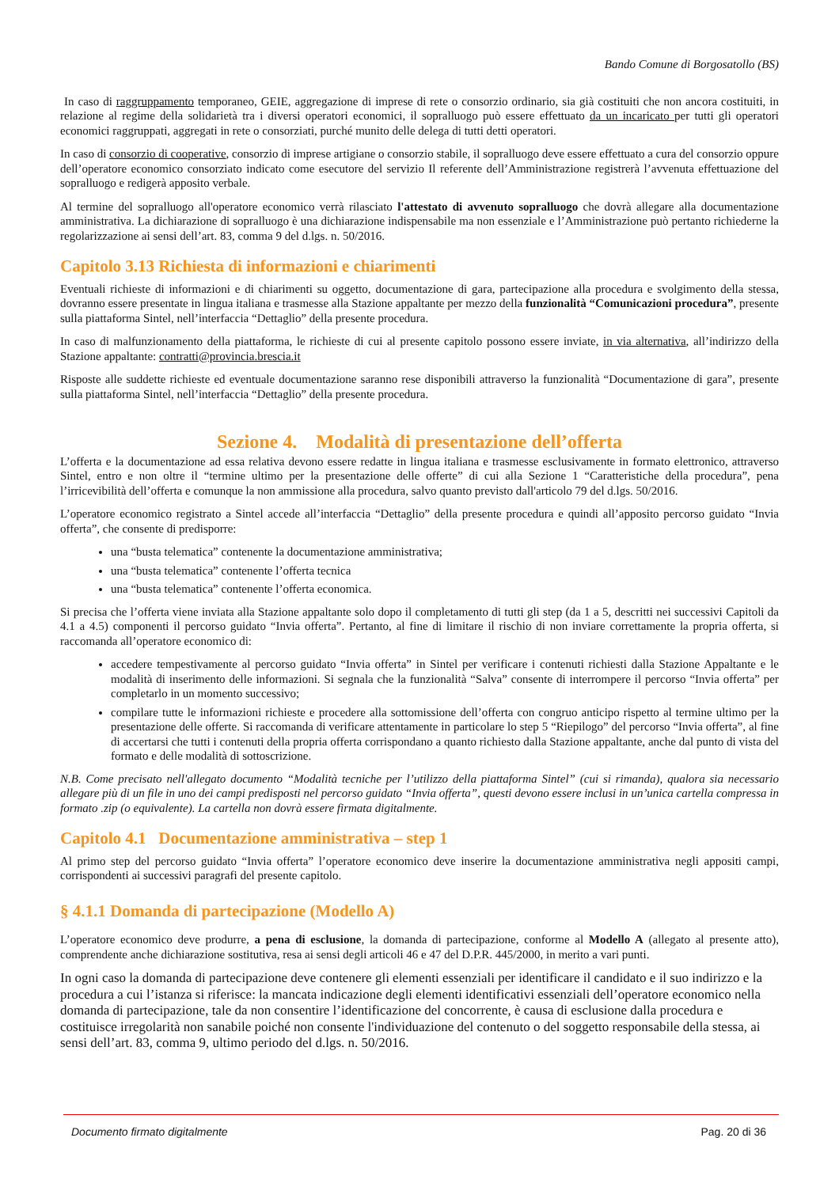Bando Comune di Borgosatollo (BS)
In caso di raggruppamento temporaneo, GEIE, aggregazione di imprese di rete o consorzio ordinario, sia già costituiti che non ancora costituiti, in relazione al regime della solidarietà tra i diversi operatori economici, il sopralluogo può essere effettuato da un incaricato per tutti gli operatori economici raggruppati, aggregati in rete o consorziati, purché munito delle delega di tutti detti operatori.
In caso di consorzio di cooperative, consorzio di imprese artigiane o consorzio stabile, il sopralluogo deve essere effettuato a cura del consorzio oppure dell’operatore economico consorziato indicato come esecutore del servizio Il referente dell’Amministrazione registrerà l’avvenuta effettuazione del sopralluogo e redigerà apposito verbale.
Al termine del sopralluogo all'operatore economico verrà rilasciato l'attestato di avvenuto sopralluogo che dovrà allegare alla documentazione amministrativa. La dichiarazione di sopralluogo è una dichiarazione indispensabile ma non essenziale e l’Amministrazione può pertanto richiederne la regolarizzazione ai sensi dell’art. 83, comma 9 del d.lgs. n. 50/2016.
Capitolo 3.13 Richiesta di informazioni e chiarimenti
Eventuali richieste di informazioni e di chiarimenti su oggetto, documentazione di gara, partecipazione alla procedura e svolgimento della stessa, dovranno essere presentate in lingua italiana e trasmesse alla Stazione appaltante per mezzo della funzionalità “Comunicazioni procedura”, presente sulla piattaforma Sintel, nell’interfaccia “Dettaglio” della presente procedura.
In caso di malfunzionamento della piattaforma, le richieste di cui al presente capitolo possono essere inviate, in via alternativa, all’indirizzo della Stazione appaltante: contratti@provincia.brescia.it
Risposte alle suddette richieste ed eventuale documentazione saranno rese disponibili attraverso la funzionalità “Documentazione di gara”, presente sulla piattaforma Sintel, nell’interfaccia “Dettaglio” della presente procedura.
Sezione 4. Modalità di presentazione dell’offerta
L’offerta e la documentazione ad essa relativa devono essere redatte in lingua italiana e trasmesse esclusivamente in formato elettronico, attraverso Sintel, entro e non oltre il “termine ultimo per la presentazione delle offerte” di cui alla Sezione 1 “Caratteristiche della procedura”, pena l’irricevibilità dell’offerta e comunque la non ammissione alla procedura, salvo quanto previsto dall'articolo 79 del d.lgs. 50/2016.
L’operatore economico registrato a Sintel accede all’interfaccia “Dettaglio” della presente procedura e quindi all’apposito percorso guidato “Invia offerta”, che consente di predisporre:
una “busta telematica” contenente la documentazione amministrativa;
una “busta telematica” contenente l’offerta tecnica
una “busta telematica” contenente l’offerta economica.
Si precisa che l’offerta viene inviata alla Stazione appaltante solo dopo il completamento di tutti gli step (da 1 a 5, descritti nei successivi Capitoli da 4.1 a 4.5) componenti il percorso guidato “Invia offerta”. Pertanto, al fine di limitare il rischio di non inviare correttamente la propria offerta, si raccomanda all’operatore economico di:
accedere tempestivamente al percorso guidato “Invia offerta” in Sintel per verificare i contenuti richiesti dalla Stazione Appaltante e le modalità di inserimento delle informazioni. Si segnala che la funzionalità “Salva” consente di interrompere il percorso “Invia offerta” per completarlo in un momento successivo;
compilare tutte le informazioni richieste e procedere alla sottomissione dell’offerta con congruo anticipo rispetto al termine ultimo per la presentazione delle offerte. Si raccomanda di verificare attentamente in particolare lo step 5 “Riepilogo” del percorso “Invia offerta”, al fine di accertarsi che tutti i contenuti della propria offerta corrispondano a quanto richiesto dalla Stazione appaltante, anche dal punto di vista del formato e delle modalità di sottoscrizione.
N.B. Come precisato nell'allegato documento “Modalità tecniche per l’utilizzo della piattaforma Sintel” (cui si rimanda), qualora sia necessario allegare più di un file in uno dei campi predisposti nel percorso guidato “Invia offerta”, questi devono essere inclusi in un’unica cartella compressa in formato .zip (o equivalente). La cartella non dovrà essere firmata digitalmente.
Capitolo 4.1 Documentazione amministrativa – step 1
Al primo step del percorso guidato “Invia offerta” l’operatore economico deve inserire la documentazione amministrativa negli appositi campi, corrispondenti ai successivi paragrafi del presente capitolo.
§ 4.1.1 Domanda di partecipazione (Modello A)
L’operatore economico deve produrre, a pena di esclusione, la domanda di partecipazione, conforme al Modello A (allegato al presente atto), comprendente anche dichiarazione sostitutiva, resa ai sensi degli articoli 46 e 47 del D.P.R. 445/2000, in merito a vari punti.
In ogni caso la domanda di partecipazione deve contenere gli elementi essenziali per identificare il candidato e il suo indirizzo e la procedura a cui l’istanza si riferisce: la mancata indicazione degli elementi identificativi essenziali dell’operatore economico nella domanda di partecipazione, tale da non consentire l’identificazione del concorrente, è causa di esclusione dalla procedura e costituisce irregolarità non sanabile poiché non consente l'individuazione del contenuto o del soggetto responsabile della stessa, ai sensi dell’art. 83, comma 9, ultimo periodo del d.lgs. n. 50/2016.
Documento firmato digitalmente Pag. 20 di 36